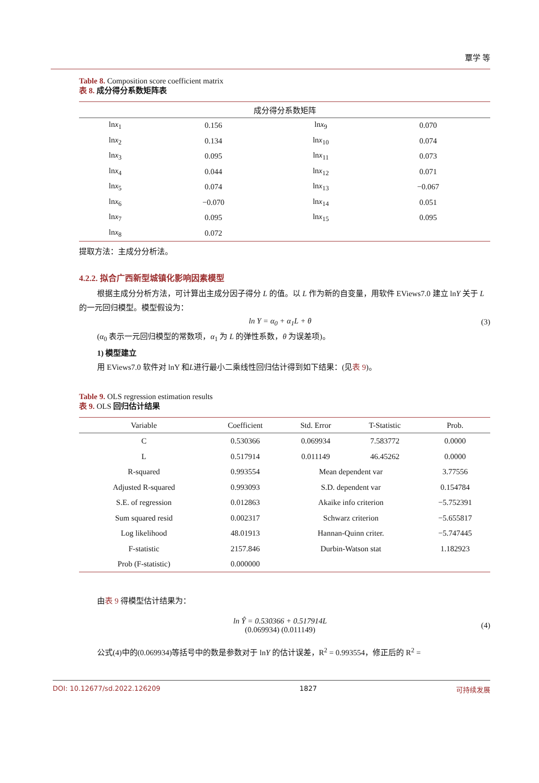覃学 等
Table 8. Composition score coefficient matrix
表 8. 成分得分系数矩阵表
| 成分得分系数矩阵 | | | |
| --- | --- | --- | --- |
| ln x<sub>1</sub> | 0.156 | ln x<sub>9</sub> | 0.070 |
| ln x<sub>2</sub> | 0.134 | ln x<sub>10</sub> | 0.074 |
| ln x<sub>3</sub> | 0.095 | ln x<sub>11</sub> | 0.073 |
| ln x<sub>4</sub> | 0.044 | ln x<sub>12</sub> | 0.071 |
| ln x<sub>5</sub> | 0.074 | ln x<sub>13</sub> | −0.067 |
| ln x<sub>6</sub> | −0.070 | ln x<sub>14</sub> | 0.051 |
| ln x<sub>7</sub> | 0.095 | ln x<sub>15</sub> | 0.095 |
| ln x<sub>8</sub> | 0.072 | | |
提取方法：主成分分析法。
4.2.2. 拟合广西新型城镇化影响因素模型
根据主成分分析方法，可计算出主成分因子得分 L 的值。以 L 作为新的自变量，用软件 EViews7.0 建立 lnY 关于 L 的一元回归模型。模型假设为：
ln Y = α<sub>0</sub> + α<sub>1</sub>L + θ (3)
(α<sub>0</sub> 表示一元回归模型的常数项，α<sub>1</sub> 为 L 的弹性系数，θ 为误差项)。
1) 模型建立
用 EViews7.0 软件对 lnY 和L进行最小二乘线性回归估计得到如下结果：(见表 9)。
Table 9. OLS regression estimation results
表 9. OLS 回归估计结果
| Variable | Coefficient | Std. Error | T-Statistic | Prob. |
| --- | --- | --- | --- | --- |
| C | 0.530366 | 0.069934 | 7.583772 | 0.0000 |
| L | 0.517914 | 0.011149 | 46.45262 | 0.0000 |
| R-squared | 0.993554 | Mean dependent var | | 3.77556 |
| Adjusted R-squared | 0.993093 | S.D. dependent var | | 0.154784 |
| S.E. of regression | 0.012863 | Akaike info criterion | | −5.752391 |
| Sum squared resid | 0.002317 | Schwarz criterion | | −5.655817 |
| Log likelihood | 48.01913 | Hannan-Quinn criter. | | −5.747445 |
| F-statistic | 2157.846 | Durbin-Watson stat | | 1.182923 |
| Prob (F-statistic) | 0.000000 | | | |
由表 9 得模型估计结果为：
ln Ŷ = 0.530366 + 0.517914L
(0.069934) (0.011149) (4)
公式(4)中的(0.069934)等括号中的数是参数对于 lnY 的估计误差，R<sup>2</sup> = 0.993554，修正后的 R<sup>2</sup> =
DOI: 10.12677/sd.2022.126209 1827 可持续发展